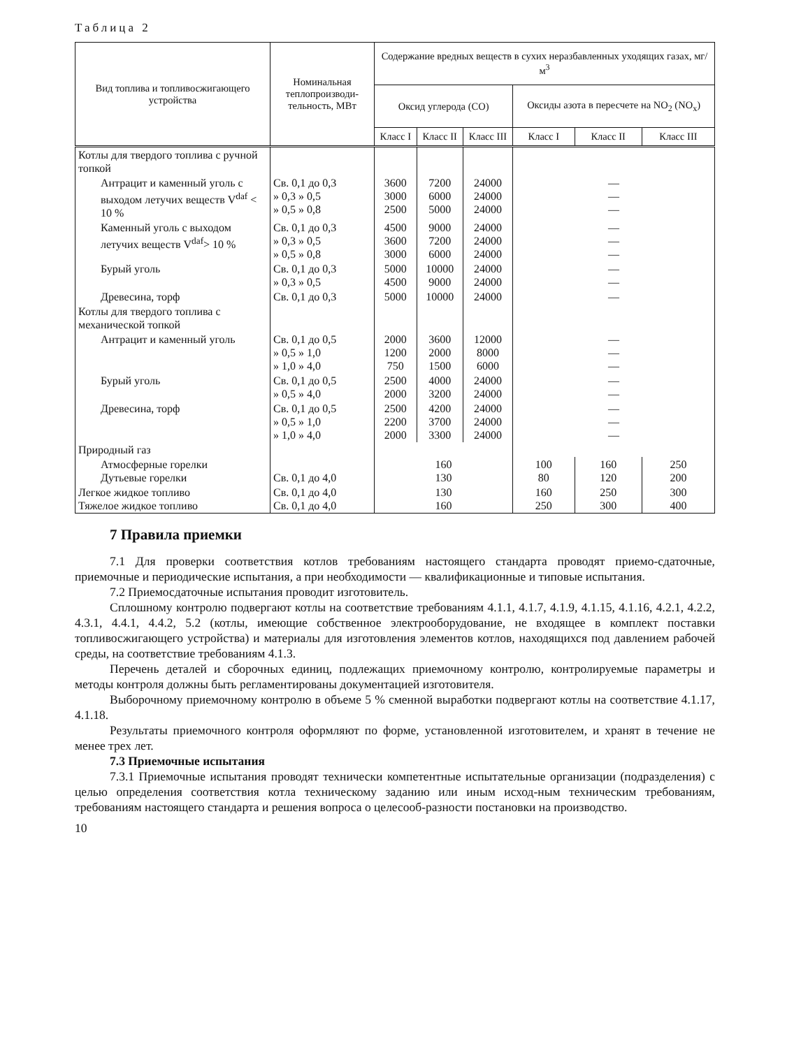Таблица 2
| Вид топлива и топливосжигающего устройства | Номинальная теплопроизводи-тельность, МВт | Содержание вредных веществ в сухих неразбавленных уходящих газах, мг/м<sup>3</sup> | | | | | |
| --- | --- | --- | --- | --- | --- | --- | --- |
| | | Оксид углерода (СО) | | | Оксиды азота в пересчете на NO<sub>2</sub> (NO<sub>x</sub>) | | |
| | | Класс I | Класс II | Класс III | Класс I | Класс II | Класс III |
| Котлы для твердого топлива с ручной топкой | | | | | | | |
| Антрацит и каменный уголь с выходом летучих веществ V<sup>daf</sup> < 10 % | Св. 0,1 до 0,3 » 0,3 » 0,5 » 0,5 » 0,8 | 3600 3000 2500 | 7200 6000 5000 | 24000 24000 24000 | — — — | | |
| Каменный уголь с выходом летучих веществ V<sup>daf</sup>> 10 % | Св. 0,1 до 0,3 » 0,3 » 0,5 » 0,5 » 0,8 | 4500 3600 3000 | 9000 7200 6000 | 24000 24000 24000 | — — — | | |
| Бурый уголь | Св. 0,1 до 0,3 » 0,3 » 0,5 | 5000 4500 | 10000 9000 | 24000 24000 | — — | | |
| Древесина, торф | Св. 0,1 до 0,3 | 5000 | 10000 | 24000 | — | | |
| Котлы для твердого топлива с механической топкой | | | | | | | |
| Антрацит и каменный уголь | Св. 0,1 до 0,5 » 0,5 » 1,0 » 1,0 » 4,0 | 2000 1200 750 | 3600 2000 1500 | 12000 8000 6000 | — — — | | |
| Бурый уголь | Св. 0,1 до 0,5 » 0,5 » 4,0 | 2500 2000 | 4000 3200 | 24000 24000 | — — | | |
| Древесина, торф | Св. 0,1 до 0,5 » 0,5 » 1,0 » 1,0 » 4,0 | 2500 2200 2000 | 4200 3700 3300 | 24000 24000 24000 | — — — | | |
| Природный газ | | | | | | | |
| Атмосферные горелки Дутьевые горелки | Св. 0,1 до 4,0 | 160 130 | | | 100 80 | 160 120 | 250 200 |
| Легкое жидкое топливо Тяжелое жидкое топливо | Св. 0,1 до 4,0 Св. 0,1 до 4,0 | 130 160 | | | 160 250 | 250 300 | 300 400 |
7 Правила приемки
7.1 Для проверки соответствия котлов требованиям настоящего стандарта проводят приемо-сдаточные, приемочные и периодические испытания, а при необходимости — квалификационные и типовые испытания.
7.2 Приемосдаточные испытания проводит изготовитель.
Сплошному контролю подвергают котлы на соответствие требованиям 4.1.1, 4.1.7, 4.1.9, 4.1.15, 4.1.16, 4.2.1, 4.2.2, 4.3.1, 4.4.1, 4.4.2, 5.2 (котлы, имеющие собственное электрооборудование, не входящее в комплект поставки топливосжигающего устройства) и материалы для изготовления элементов котлов, находящихся под давлением рабочей среды, на соответствие требованиям 4.1.3.
Перечень деталей и сборочных единиц, подлежащих приемочному контролю, контролируемые параметры и методы контроля должны быть регламентированы документацией изготовителя.
Выборочному приемочному контролю в объеме 5 % сменной выработки подвергают котлы на соответствие 4.1.17, 4.1.18.
Результаты приемочного контроля оформляют по форме, установленной изготовителем, и хранят в течение не менее трех лет.
7.3 Приемочные испытания
7.3.1 Приемочные испытания проводят технически компетентные испытательные организации (подразделения) с целью определения соответствия котла техническому заданию или иным исход-ным техническим требованиям, требованиям настоящего стандарта и решения вопроса о целесооб-разности постановки на производство.
10